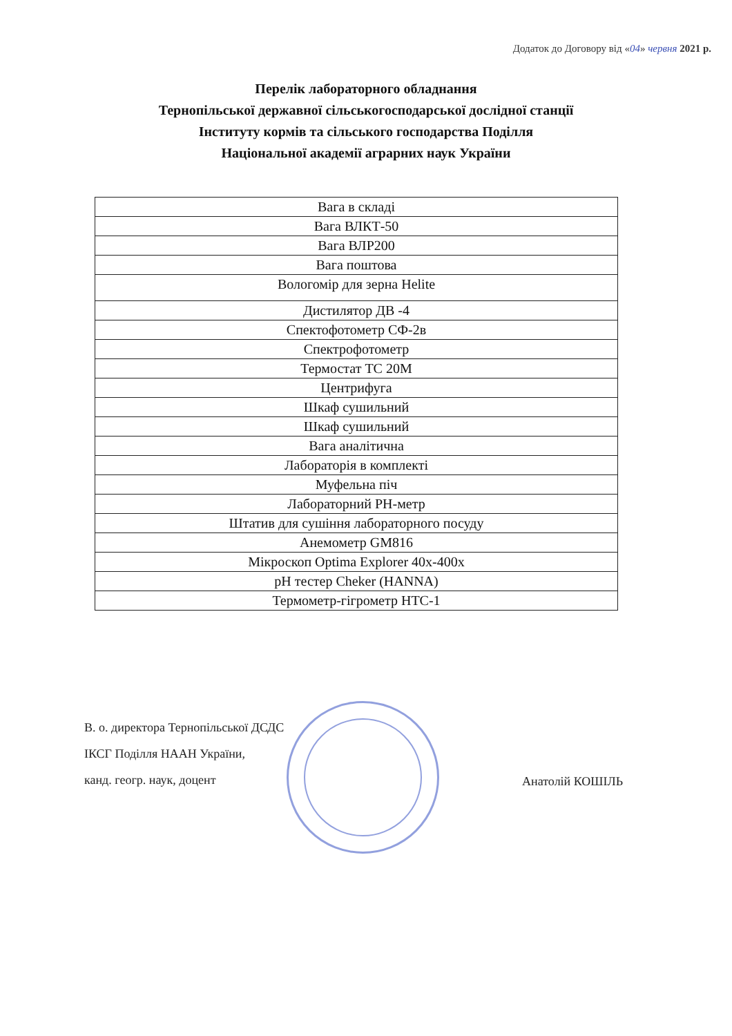Додаток до Договору від «04» червня 2021 р.
Перелік лабораторного обладнання
Тернопільської державної сільськогосподарської дослідної станції
Інституту кормів та сільського господарства Поділля
Національної академії аграрних наук України
| Вага в складі |
| Вага ВЛКТ-50 |
| Вага ВЛР200 |
| Вага поштова |
| Вологомір для зерна Helite |
| Дистилятор ДВ -4 |
| Спектофотометр СФ-2в |
| Спектрофотометр |
| Термостат ТС 20М |
| Центрифуга |
| Шкаф сушильний |
| Шкаф сушильний |
| Вага аналітична |
| Лабораторія в комплекті |
| Муфельна піч |
| Лабораторний РН-метр |
| Штатив для сушіння лабораторного посуду |
| Анемометр GM816 |
| Мікроскоп Optima Explorer 40x-400x |
| pH тестер Cheker (HANNA) |
| Термометр-гігрометр НТС-1 |
В. о. директора Тернопільської ДСДС
ІКСГ Поділля НААН України,
канд. геогр. наук, доцент
Анатолій КОШІЛЬ